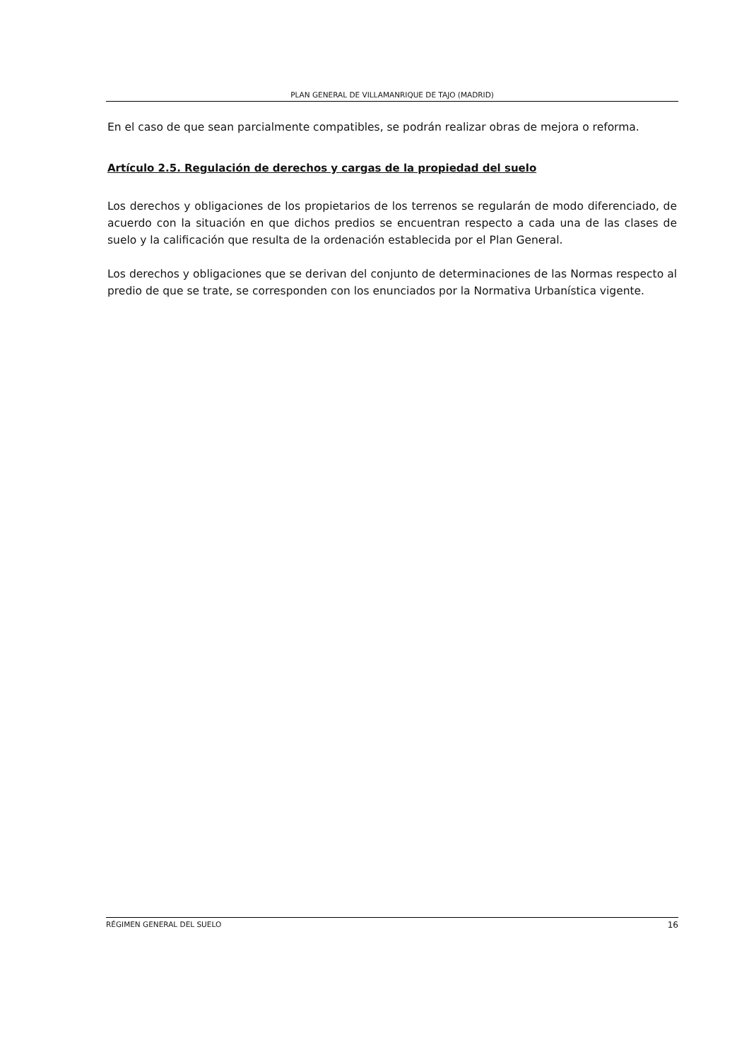PLAN GENERAL DE VILLAMANRIQUE DE TAJO (MADRID)
En el caso de que sean parcialmente compatibles, se podrán realizar obras de mejora o reforma.
Artículo 2.5. Regulación de derechos y cargas de la propiedad del suelo
Los derechos y obligaciones de los propietarios de los terrenos se regularán de modo diferenciado, de acuerdo con la situación en que dichos predios se encuentran respecto a cada una de las clases de suelo y la calificación que resulta de la ordenación establecida por el Plan General.
Los derechos y obligaciones que se derivan del conjunto de determinaciones de las Normas respecto al predio de que se trate, se corresponden con los enunciados por la Normativa Urbanística vigente.
RÉGIMEN GENERAL DEL SUELO 16